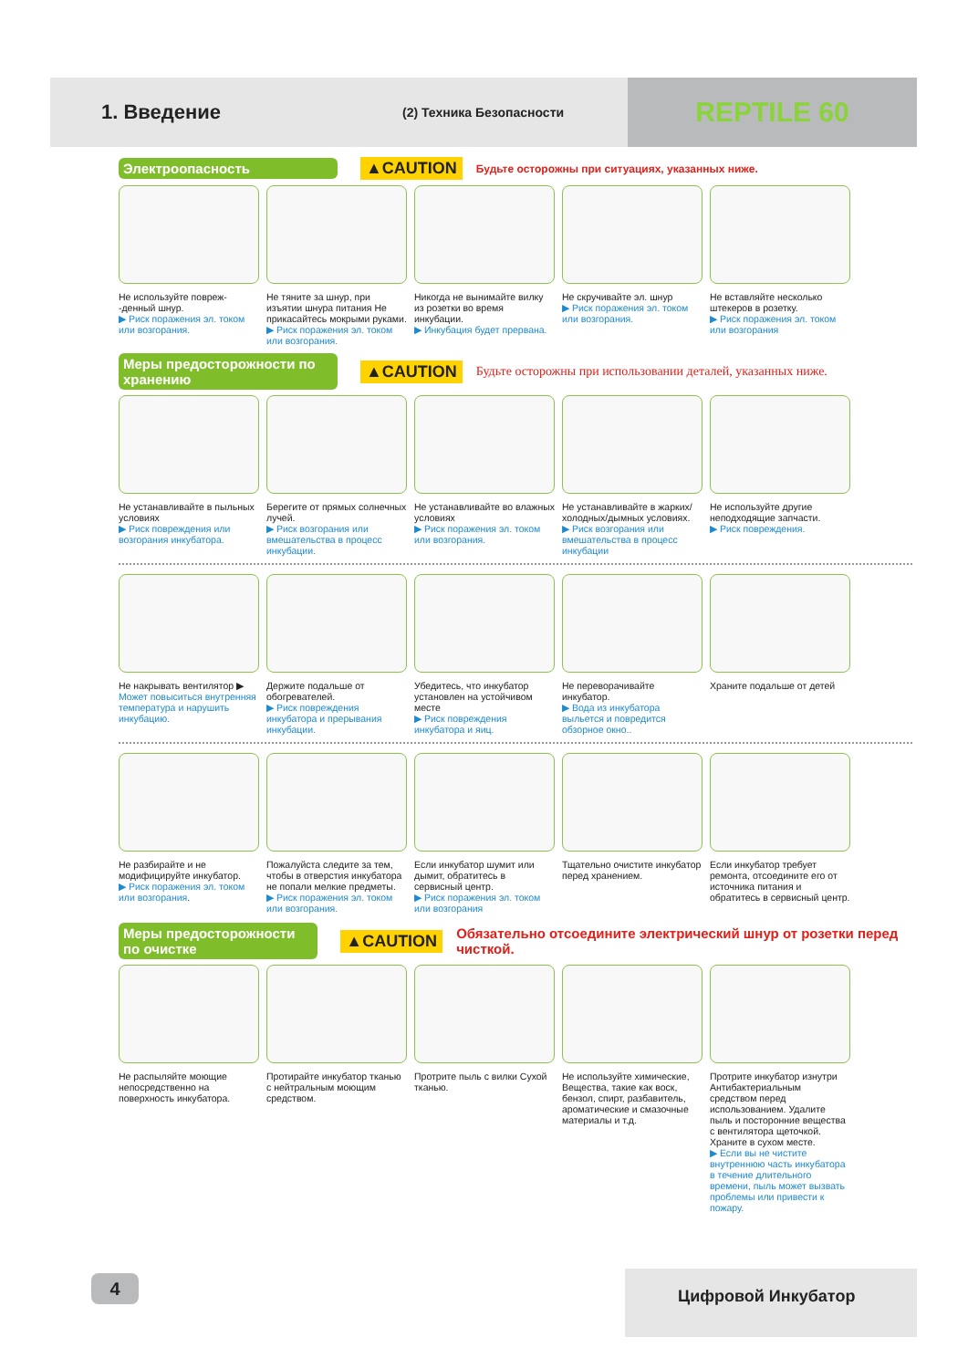1. Введение
(2) Техника Безопасности
REPTILE 60
Электроопасность
▲CAUTION Будьте осторожны при ситуациях, указанных ниже.
Не используйте повреж- -денный шнур.
▶ Риск поражения эл. током или возгорания.
Не тяните за шнур, при изъятии шнура питания Не прикасайтесь мокрыми руками.
▶ Риск поражения эл. током или возгорания.
Никогда не вынимайте вилку из розетки во время инкубации.
▶ Инкубация будет прервана.
Не скручивайте эл. шнур
▶ Риск поражения эл. током или возгорания.
Не вставляйте несколько штекеров в розетку.
▶ Риск поражения эл. током или возгорания
Меры предосторожности по хранению
▲CAUTION Будьте осторожны при использовании деталей, указанных ниже.
Не устанавливайте в пыльных условиях
▶ Риск повреждения или возгорания инкубатора.
Берегите от прямых солнечных лучей.
▶ Риск возгорания или вмешательства в процесс инкубации.
Не устанавливайте во влажных условиях
▶ Риск поражения эл. током или возгорания.
Не устанавливайте в жарких/холодных/дымных условиях.
▶ Риск возгорания или вмешательства в процесс инкубации
Не используйте другие неподходящие запчасти.
▶ Риск повреждения.
Не накрывать вентилятор ▶
Может повыситься внутренняя температура и нарушить инкубацию.
Держите подальше от обогревателей.
▶ Риск повреждения инкубатора и прерывания инкубации.
Убедитесь, что инкубатор установлен на устойчивом месте
▶ Риск повреждения инкубатора и яиц.
Не переворачивайте инкубатор.
▶ Вода из инкубатора выльется и повредится обзорное окно..
Храните подальше от детей
Не разбирайте и не модифицируйте инкубатор.
▶ Риск поражения эл. током или возгорания.
Пожалуйста следите за тем, чтобы в отверстия инкубатора не попали мелкие предметы.
▶ Риск поражения эл. током или возгорания.
Если инкубатор шумит или дымит, обратитесь в сервисный центр.
▶ Риск поражения эл. током или возгорания
Тщательно очистите инкубатор перед хранением.
Если инкубатор требует ремонта, отсоедините его от источника питания и обратитесь в сервисный центр.
Меры предосторожности по очистке
▲CAUTION Обязательно отсоедините электрический шнур от розетки перед чисткой.
Не распыляйте моющие непосредственно на поверхность инкубатора.
Протирайте инкубатор тканью с нейтральным моющим средством.
Протрите пыль с вилки Сухой тканью.
Не используйте химические, Вещества, такие как воск, бензол, спирт, разбавитель, ароматические и смазочные материалы и т.д.
Протрите инкубатор изнутри Антибактериальным средством перед использованием. Удалите пыль и посторонние вещества с вентилятора щеточкой. Храните в сухом месте.
▶ Если вы не чистите внутреннюю часть инкубатора в течение длительного времени, пыль может вызвать проблемы или привести к пожару.
4 Цифровой Инкубатор